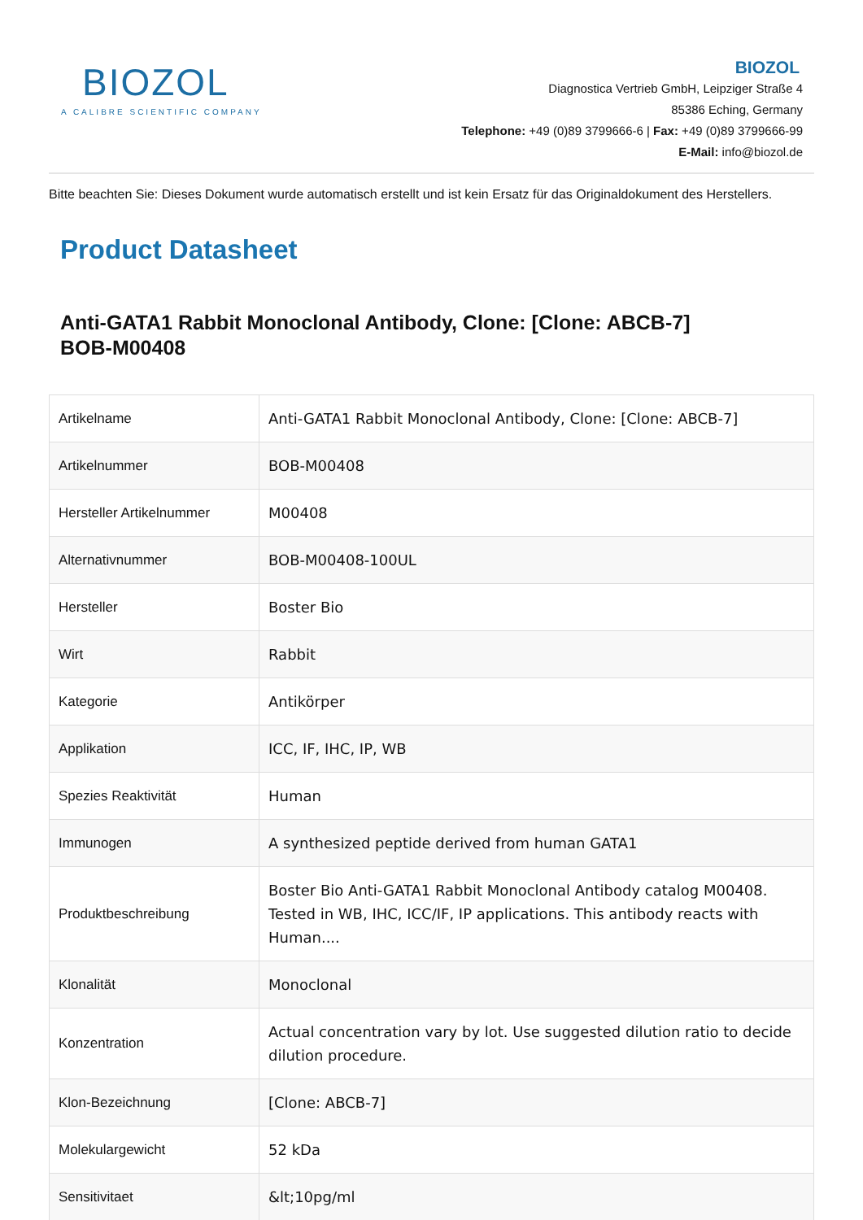BIOZOL
A CALIBRE SCIENTIFIC COMPANY
BIOZOL
Diagnostica Vertrieb GmbH, Leipziger Straße 4
85386 Eching, Germany
Telephone: +49 (0)89 3799666-6 | Fax: +49 (0)89 3799666-99
E-Mail: info@biozol.de
Bitte beachten Sie: Dieses Dokument wurde automatisch erstellt und ist kein Ersatz für das Originaldokument des Herstellers.
Product Datasheet
Anti-GATA1 Rabbit Monoclonal Antibody, Clone: [Clone: ABCB-7]
BOB-M00408
| Artikelname | Anti-GATA1 Rabbit Monoclonal Antibody, Clone: [Clone: ABCB-7] |
| Artikelnummer | BOB-M00408 |
| Hersteller Artikelnummer | M00408 |
| Alternativnummer | BOB-M00408-100UL |
| Hersteller | Boster Bio |
| Wirt | Rabbit |
| Kategorie | Antikörper |
| Applikation | ICC, IF, IHC, IP, WB |
| Spezies Reaktivität | Human |
| Immunogen | A synthesized peptide derived from human GATA1 |
| Produktbeschreibung | Boster Bio Anti-GATA1 Rabbit Monoclonal Antibody catalog M00408. Tested in WB, IHC, ICC/IF, IP applications. This antibody reacts with Human.... |
| Klonalität | Monoclonal |
| Konzentration | Actual concentration vary by lot. Use suggested dilution ratio to decide dilution procedure. |
| Klon-Bezeichnung | [Clone: ABCB-7] |
| Molekulargewicht | 52 kDa |
| Sensitivitaet | &lt;10pg/ml |